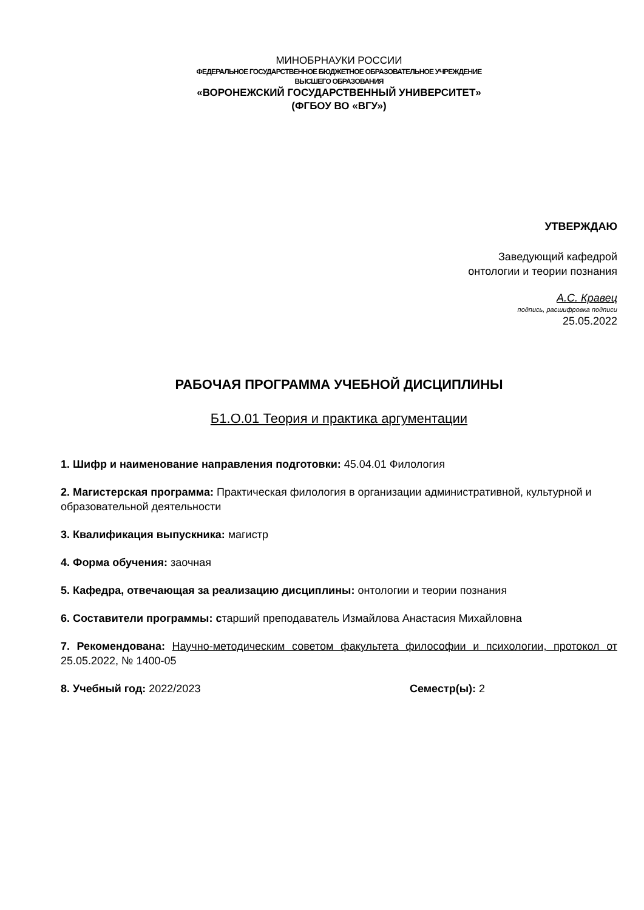МИНОБРНАУКИ РОССИИ
ФЕДЕРАЛЬНОЕ ГОСУДАРСТВЕННОЕ БЮДЖЕТНОЕ ОБРАЗОВАТЕЛЬНОЕ УЧРЕЖДЕНИЕ
ВЫСШЕГО ОБРАЗОВАНИЯ
«ВОРОНЕЖСКИЙ ГОСУДАРСТВЕННЫЙ УНИВЕРСИТЕТ»
(ФГБОУ ВО «ВГУ»)
УТВЕРЖДАЮ
Заведующий кафедрой
онтологии и теории познания
А.С. Кравец
подпись, расшифровка подписи
25.05.2022
РАБОЧАЯ ПРОГРАММА УЧЕБНОЙ ДИСЦИПЛИНЫ
Б1.О.01 Теория и практика аргументации
1. Шифр и наименование направления подготовки: 45.04.01 Филология
2. Магистерская программа: Практическая филология в организации административной, культурной и образовательной деятельности
3. Квалификация выпускника: магистр
4. Форма обучения: заочная
5. Кафедра, отвечающая за реализацию дисциплины: онтологии и теории познания
6. Составители программы: старший преподаватель Измайлова Анастасия Михайловна
7. Рекомендована: Научно-методическим советом факультета философии и психологии, протокол от 25.05.2022, № 1400-05
8. Учебный год: 2022/2023 Семестр(ы): 2